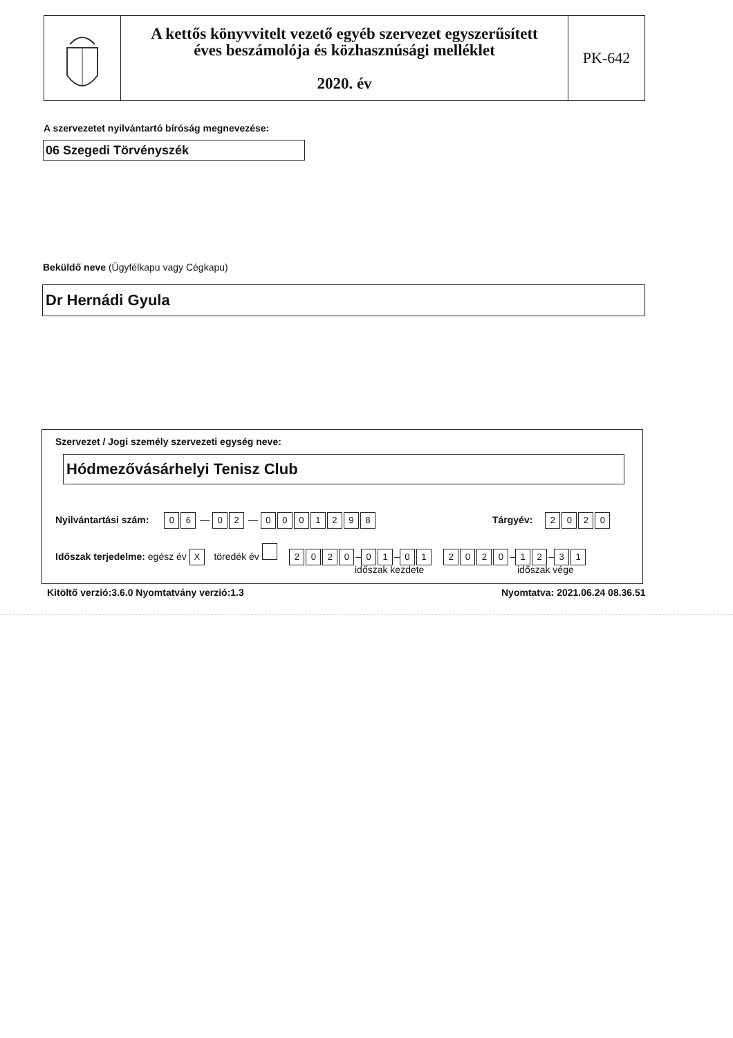A kettős könyvvitelt vezető egyéb szervezet egyszerűsített
éves beszámolója és közhasznúsági melléklet
2020. év
PK-642
A szervezetet nyilvántartó bíróság megnevezése:
06 Szegedi Törvényszék
Beküldő neve (Ügyfélkapu vagy Cégkapu)
Dr Hernádi Gyula
Szervezet / Jogi személy szervezeti egység neve:
Hódmezővásárhelyi Tenisz Club
Nyilvántartási szám: 0 6 — 0 2 — 0001298 Tárgyév: 2020
Időszak terjedelme: egész év X töredék év 2020 – 0 1 – 01 2020 – 1 2 – 3 1
időszak kezdete időszak vége
Kitöltő verzió:3.6.0 Nyomtatvány verzió:1.3
Nyomtatva: 2021.06.24 08.36.51